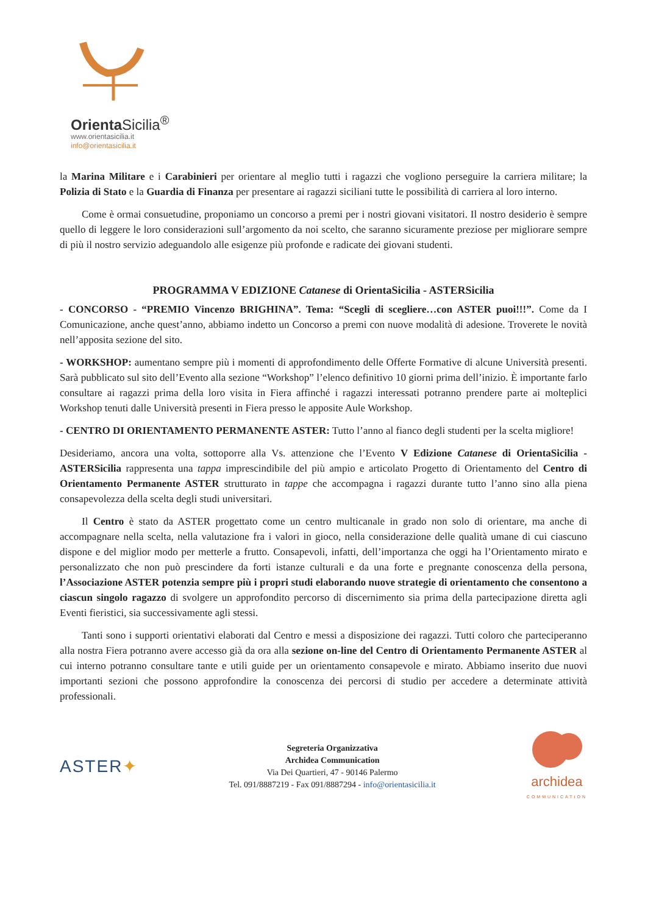Orienta Sicilia<sup>®</sup>
www.orientasicilia.it
info@orientasicilia.it
la Marina Militare e i Carabinieri per orientare al meglio tutti i ragazzi che vogliono perseguire la carriera militare; la Polizia di Stato e la Guardia di Finanza per presentare ai ragazzi siciliani tutte le possibilità di carriera al loro interno.
Come è ormai consuetudine, proponiamo un concorso a premi per i nostri giovani visitatori. Il nostro desiderio è sempre quello di leggere le loro considerazioni sull’argomento da noi scelto, che saranno sicuramente preziose per migliorare sempre di più il nostro servizio adeguandolo alle esigenze più profonde e radicate dei giovani studenti.
PROGRAMMA V EDIZIONE Catanese di OrientaSicilia - ASTERSicilia
- CONCORSO - “PREMIO Vincenzo BRIGHINA”. Tema: “Scegli di scegliere…con ASTER puoi!!!”. Come da I Comunicazione, anche quest’anno, abbiamo indetto un Concorso a premi con nuove modalità di adesione. Troverete le novità nell’apposita sezione del sito.
- WORKSHOP: aumentano sempre più i momenti di approfondimento delle Offerte Formative di alcune Università presenti. Sarà pubblicato sul sito dell’Evento alla sezione “Workshop” l’elenco definitivo 10 giorni prima dell’inizio. È importante farlo consultare ai ragazzi prima della loro visita in Fiera affinché i ragazzi interessati potranno prendere parte ai molteplici Workshop tenuti dalle Università presenti in Fiera presso le apposite Aule Workshop.
- CENTRO DI ORIENTAMENTO PERMANENTE ASTER: Tutto l’anno al fianco degli studenti per la scelta migliore!
Desideriamo, ancora una volta, sottoporre alla Vs. attenzione che l’Evento V Edizione Catanese di OrientaSicilia - ASTERSicilia rappresenta una tappa imprescindibile del più ampio e articolato Progetto di Orientamento del Centro di Orientamento Permanente ASTER strutturato in tappe che accompagna i ragazzi durante tutto l’anno sino alla piena consapevolezza della scelta degli studi universitari.
Il Centro è stato da ASTER progettato come un centro multicanale in grado non solo di orientare, ma anche di accompagnare nella scelta, nella valutazione fra i valori in gioco, nella considerazione delle qualità umane di cui ciascuno dispone e del miglior modo per metterle a frutto. Consapevoli, infatti, dell’importanza che oggi ha l’Orientamento mirato e personalizzato che non può prescindere da forti istanze culturali e da una forte e pregnante conoscenza della persona, l’Associazione ASTER potenzia sempre più i propri studi elaborando nuove strategie di orientamento che consentono a ciascun singolo ragazzo di svolgere un approfondito percorso di discernimento sia prima della partecipazione diretta agli Eventi fieristici, sia successivamente agli stessi.
Tanti sono i supporti orientativi elaborati dal Centro e messi a disposizione dei ragazzi. Tutti coloro che parteciperanno alla nostra Fiera potranno avere accesso già da ora alla sezione on-line del Centro di Orientamento Permanente ASTER al cui interno potranno consultare tante e utili guide per un orientamento consapevole e mirato. Abbiamo inserito due nuovi importanti sezioni che possono approfondire la conoscenza dei percorsi di studio per accedere a determinate attività professionali.
ASTER✦
Segreteria Organizzativa
Archidea Communication
Via Dei Quartieri, 47 - 90146 Palermo
Tel. 091/8887219 - Fax 091/8887294 - info@orientasicilia.it
archidea
COMMUNICATION